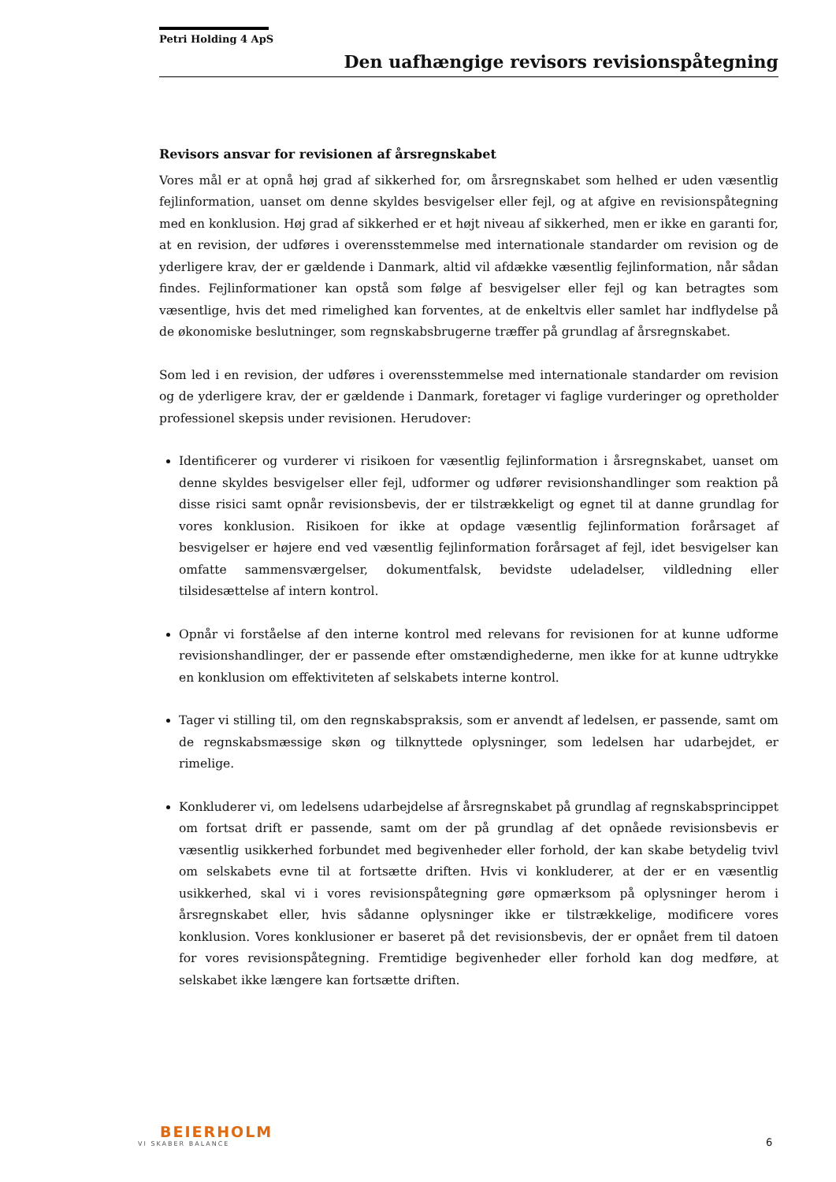Petri Holding 4 ApS
Den uafhængige revisors revisionspåtegning
Revisors ansvar for revisionen af årsregnskabet
Vores mål er at opnå høj grad af sikkerhed for, om årsregnskabet som helhed er uden væsentlig fejlinformation, uanset om denne skyldes besvigelser eller fejl, og at afgive en revisionspåtegning med en konklusion. Høj grad af sikkerhed er et højt niveau af sikkerhed, men er ikke en garanti for, at en revision, der udføres i overensstemmelse med internationale standarder om revision og de yderligere krav, der er gældende i Danmark, altid vil afdække væsentlig fejlinformation, når sådan findes. Fejlinformationer kan opstå som følge af besvigelser eller fejl og kan betragtes som væsentlige, hvis det med rimelighed kan forventes, at de enkeltvis eller samlet har indflydelse på de økonomiske beslutninger, som regnskabsbrugerne træffer på grundlag af årsregnskabet.
Som led i en revision, der udføres i overensstemmelse med internationale standarder om revision og de yderligere krav, der er gældende i Danmark, foretager vi faglige vurderinger og opretholder professionel skepsis under revisionen. Herudover:
Identificerer og vurderer vi risikoen for væsentlig fejlinformation i årsregnskabet, uanset om denne skyldes besvigelser eller fejl, udformer og udfører revisionshandlinger som reaktion på disse risici samt opnår revisionsbevis, der er tilstrækkeligt og egnet til at danne grundlag for vores konklusion. Risikoen for ikke at opdage væsentlig fejlinformation forårsaget af besvigelser er højere end ved væsentlig fejlinformation forårsaget af fejl, idet besvigelser kan omfatte sammensværgelser, dokumentfalsk, bevidste udeladelser, vildledning eller tilsidesættelse af intern kontrol.
Opnår vi forståelse af den interne kontrol med relevans for revisionen for at kunne udforme revisionshandlinger, der er passende efter omstændighederne, men ikke for at kunne udtrykke en konklusion om effektiviteten af selskabets interne kontrol.
Tager vi stilling til, om den regnskabspraksis, som er anvendt af ledelsen, er passende, samt om de regnskabsmæssige skøn og tilknyttede oplysninger, som ledelsen har udarbejdet, er rimelige.
Konkluderer vi, om ledelsens udarbejdelse af årsregnskabet på grundlag af regnskabsprincippet om fortsat drift er passende, samt om der på grundlag af det opnåede revisionsbevis er væsentlig usikkerhed forbundet med begivenheder eller forhold, der kan skabe betydelig tvivl om selskabets evne til at fortsætte driften. Hvis vi konkluderer, at der er en væsentlig usikkerhed, skal vi i vores revisionspåtegning gøre opmærksom på oplysninger herom i årsregnskabet eller, hvis sådanne oplysninger ikke er tilstrækkelige, modificere vores konklusion. Vores konklusioner er baseret på det revisionsbevis, der er opnået frem til datoen for vores revisionspåtegning. Fremtidige begivenheder eller forhold kan dog medføre, at selskabet ikke længere kan fortsætte driften.
BEIERHOLM
VI SKABER BALANCE
6